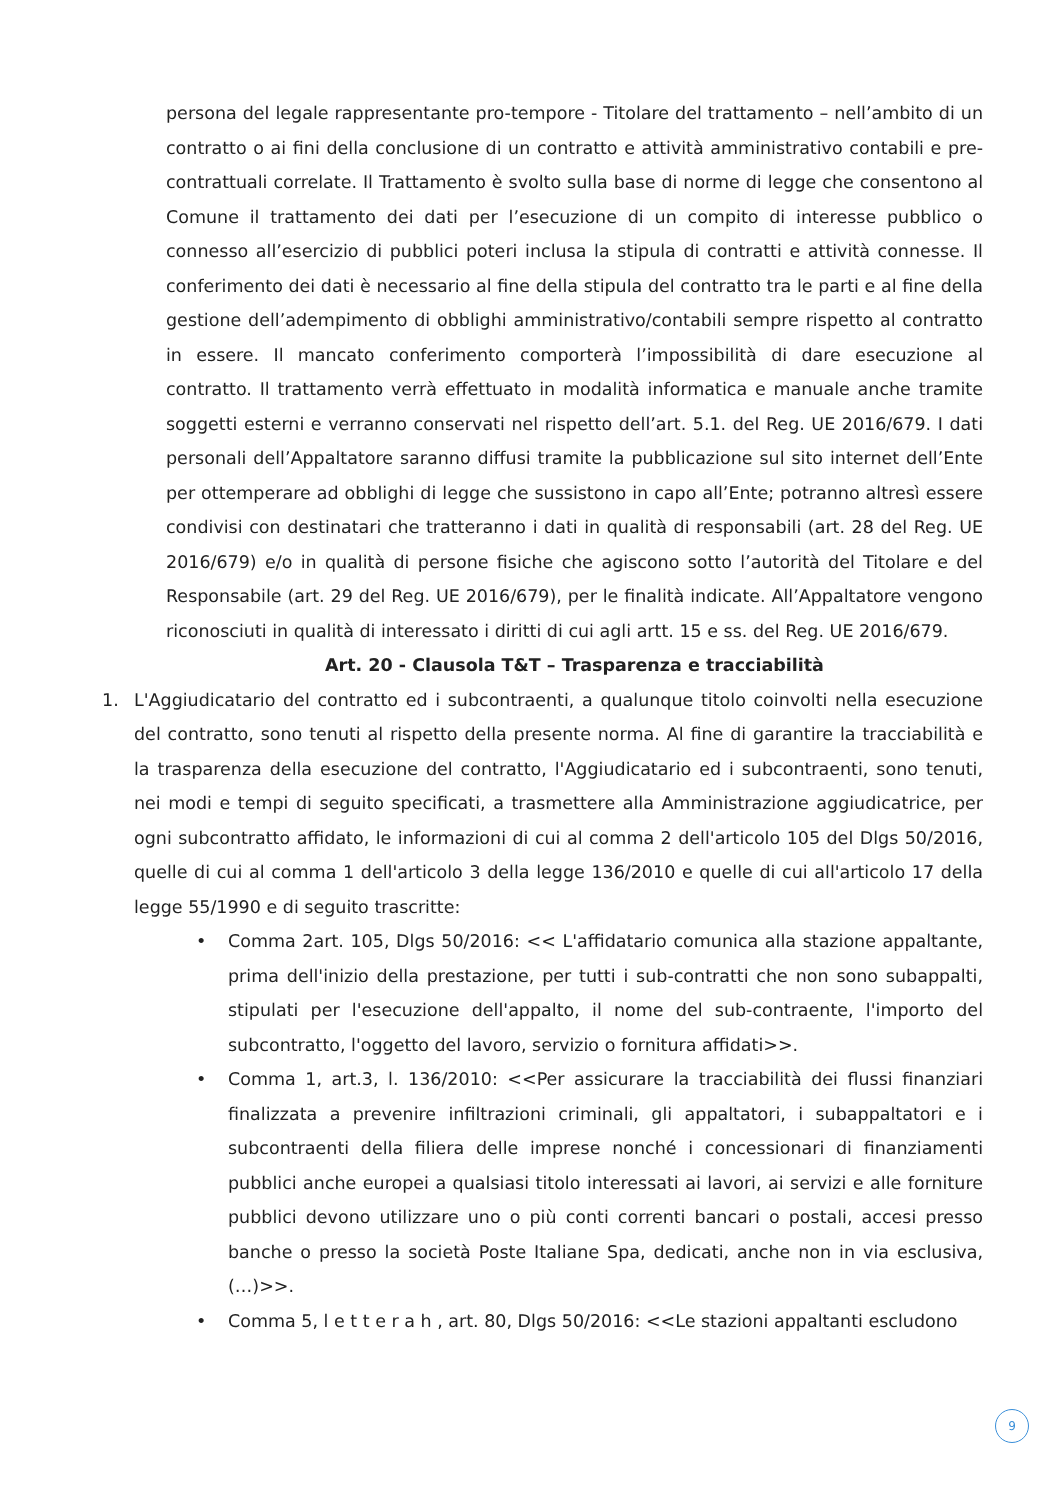persona del legale rappresentante pro-tempore - Titolare del trattamento – nell’ambito di un contratto o ai fini della conclusione di un contratto e attività amministrativo contabili e pre-contrattuali correlate. Il Trattamento è svolto sulla base di norme di legge che consentono al Comune il trattamento dei dati per l’esecuzione di un compito di interesse pubblico o connesso all’esercizio di pubblici poteri inclusa la stipula di contratti e attività connesse. Il conferimento dei dati è necessario al fine della stipula del contratto tra le parti e al fine della gestione dell’adempimento di obblighi amministrativo/contabili sempre rispetto al contratto in essere. Il mancato conferimento comporterà l’impossibilità di dare esecuzione al contratto. Il trattamento verrà effettuato in modalità informatica e manuale anche tramite soggetti esterni e verranno conservati nel rispetto dell’art. 5.1. del Reg. UE 2016/679. I dati personali dell’Appaltatore saranno diffusi tramite la pubblicazione sul sito internet dell’Ente per ottemperare ad obblighi di legge che sussistono in capo all’Ente; potranno altresì essere condivisi con destinatari che tratteranno i dati in qualità di responsabili (art. 28 del Reg. UE 2016/679) e/o in qualità di persone fisiche che agiscono sotto l’autorità del Titolare e del Responsabile (art. 29 del Reg. UE 2016/679), per le finalità indicate. All’Appaltatore vengono riconosciuti in qualità di interessato i diritti di cui agli artt. 15 e ss. del Reg. UE 2016/679.
Art. 20 - Clausola T&T – Trasparenza e tracciabilità
1. L'Aggiudicatario del contratto ed i subcontraenti, a qualunque titolo coinvolti nella esecuzione del contratto, sono tenuti al rispetto della presente norma. Al fine di garantire la tracciabilità e la trasparenza della esecuzione del contratto, l'Aggiudicatario ed i subcontraenti, sono tenuti, nei modi e tempi di seguito specificati, a trasmettere alla Amministrazione aggiudicatrice, per ogni subcontratto affidato, le informazioni di cui al comma 2 dell'articolo 105 del Dlgs 50/2016, quelle di cui al comma 1 dell'articolo 3 della legge 136/2010 e quelle di cui all'articolo 17 della legge 55/1990 e di seguito trascritte:
• Comma 2art. 105, Dlgs 50/2016: << L'affidatario comunica alla stazione appaltante, prima dell'inizio della prestazione, per tutti i sub-contratti che non sono subappalti, stipulati per l'esecuzione dell'appalto, il nome del sub-contraente, l'importo del subcontratto, l'oggetto del lavoro, servizio o fornitura affidati>>.
• Comma 1, art.3, l. 136/2010: <<Per assicurare la tracciabilità dei flussi finanziari finalizzata a prevenire infiltrazioni criminali, gli appaltatori, i subappaltatori e i subcontraenti della filiera delle imprese nonché i concessionari di finanziamenti pubblici anche europei a qualsiasi titolo interessati ai lavori, ai servizi e alle forniture pubblici devono utilizzare uno o più conti correnti bancari o postali, accesi presso banche o presso la società Poste Italiane Spa, dedicati, anche non in via esclusiva, (…)>>.
• Comma 5, l e t t e r a h , art. 80, Dlgs 50/2016: <<Le stazioni appaltanti escludono
9